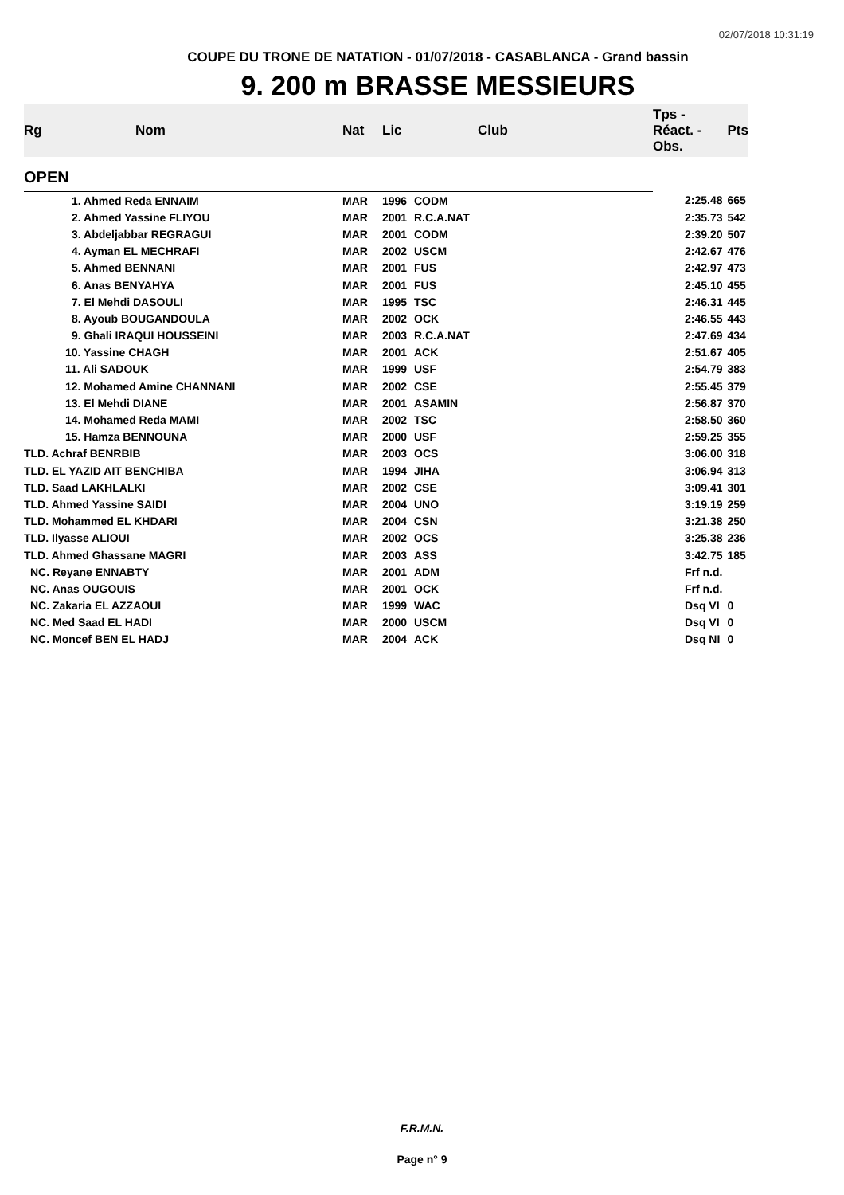02/07/2018 10:31:19
COUPE DU TRONE DE NATATION - 01/07/2018 - CASABLANCA - Grand bassin
9. 200 m BRASSE MESSIEURS
| Rg | Nom | Nat | Lic | Club | Tps - Réact. - Obs. | Pts |
| --- | --- | --- | --- | --- | --- | --- |
| OPEN | | | | | | |
| | 1. Ahmed Reda ENNAIM | MAR | 1996 | CODM | 2:25.48 | 665 |
| | 2. Ahmed Yassine FLIYOU | MAR | 2001 | R.C.A.NAT | 2:35.73 | 542 |
| | 3. Abdeljabbar REGRAGUI | MAR | 2001 | CODM | 2:39.20 | 507 |
| | 4. Ayman EL MECHRAFI | MAR | 2002 | USCM | 2:42.67 | 476 |
| | 5. Ahmed BENNANI | MAR | 2001 | FUS | 2:42.97 | 473 |
| | 6. Anas BENYAHYA | MAR | 2001 | FUS | 2:45.10 | 455 |
| | 7. El Mehdi DASOULI | MAR | 1995 | TSC | 2:46.31 | 445 |
| | 8. Ayoub BOUGANDOULA | MAR | 2002 | OCK | 2:46.55 | 443 |
| | 9. Ghali IRAQUI HOUSSEINI | MAR | 2003 | R.C.A.NAT | 2:47.69 | 434 |
| | 10. Yassine CHAGH | MAR | 2001 | ACK | 2:51.67 | 405 |
| | 11. Ali SADOUK | MAR | 1999 | USF | 2:54.79 | 383 |
| | 12. Mohamed Amine CHANNANI | MAR | 2002 | CSE | 2:55.45 | 379 |
| | 13. El Mehdi DIANE | MAR | 2001 | ASAMIN | 2:56.87 | 370 |
| | 14. Mohamed Reda MAMI | MAR | 2002 | TSC | 2:58.50 | 360 |
| | 15. Hamza BENNOUNA | MAR | 2000 | USF | 2:59.25 | 355 |
| TLD. Achraf BENRBIB | | MAR | 2003 | OCS | 3:06.00 | 318 |
| TLD. EL YAZID AIT BENCHIBA | | MAR | 1994 | JIHA | 3:06.94 | 313 |
| TLD. Saad LAKHLALKI | | MAR | 2002 | CSE | 3:09.41 | 301 |
| TLD. Ahmed Yassine SAIDI | | MAR | 2004 | UNO | 3:19.19 | 259 |
| TLD. Mohammed EL KHDARI | | MAR | 2004 | CSN | 3:21.38 | 250 |
| TLD. Ilyasse ALIOUI | | MAR | 2002 | OCS | 3:25.38 | 236 |
| TLD. Ahmed Ghassane MAGRI | | MAR | 2003 | ASS | 3:42.75 | 185 |
| NC. Reyane ENNABTY | | MAR | 2001 | ADM | Frf n.d. | |
| NC. Anas OUGOUIS | | MAR | 2001 | OCK | Frf n.d. | |
| NC. Zakaria EL AZZAOUI | | MAR | 1999 | WAC | Dsq VI | 0 |
| NC. Med Saad EL HADI | | MAR | 2000 | USCM | Dsq VI | 0 |
| NC. Moncef BEN EL HADJ | | MAR | 2004 | ACK | Dsq NI | 0 |
F.R.M.N.
Page n° 9